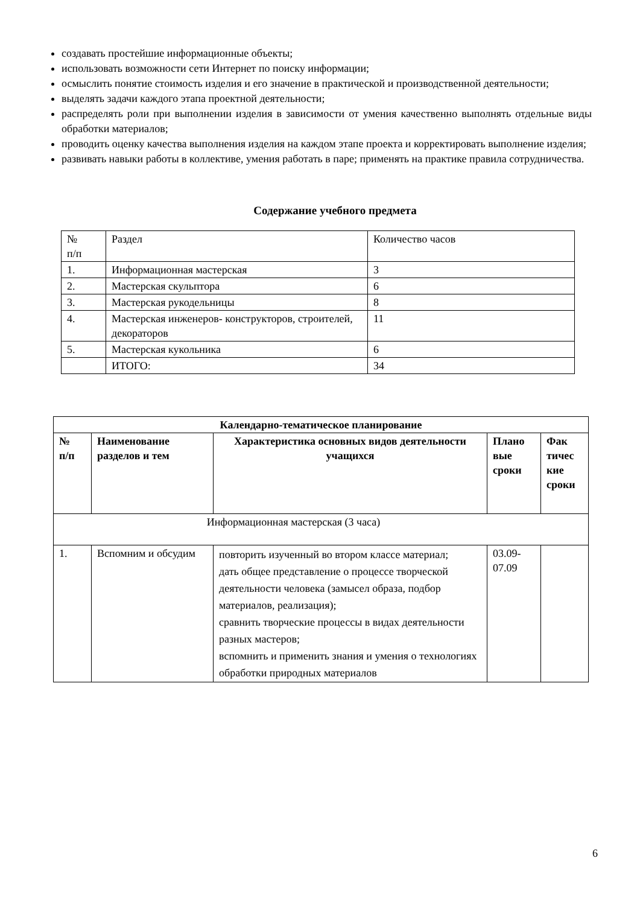создавать простейшие информационные объекты;
использовать возможности сети Интернет по поиску информации;
осмыслить понятие стоимость изделия и его значение в практической и производственной деятельности;
выделять задачи каждого этапа проектной деятельности;
распределять роли при выполнении изделия в зависимости от умения качественно выполнять отдельные виды обработки материалов;
проводить оценку качества выполнения изделия на каждом этапе проекта и корректировать выполнение изделия;
развивать навыки работы в коллективе, умения работать в паре; применять на практике правила сотрудничества.
Содержание учебного предмета
| № п/п | Раздел | Количество часов |
| 1. | Информационная мастерская | 3 |
| 2. | Мастерская скульптора | 6 |
| 3. | Мастерская рукодельницы | 8 |
| 4. | Мастерская инженеров- конструкторов, строителей, декораторов | 11 |
| 5. | Мастерская кукольника | 6 |
| | ИТОГО: | 34 |
| Календарно-тематическое планирование | | | | |
| --- | --- | --- | --- | --- |
| № п/п | Наименование разделов и тем | Характеристика основных видов деятельности учащихся | Плано вые сроки | Фак тичес кие сроки |
| Информационная мастерская (3 часа) | | | | |
| 1. | Вспомним и обсудим | повторить изученный во втором классе материал; дать общее представление о процессе творческой деятельности человека (замысел образа, подбор материалов, реализация); сравнить творческие процессы в видах деятельности разных мастеров; вспомнить и применить знания и умения о технологиях обработки природных материалов | 03.09- 07.09 | |
6